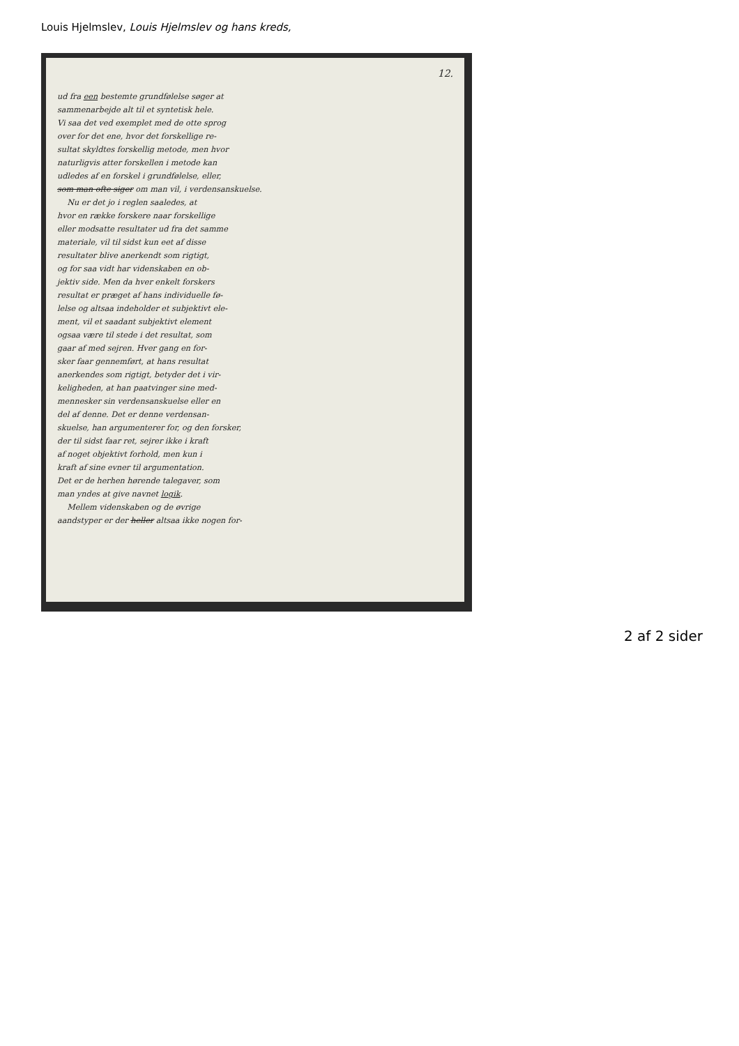Louis Hjelmslev, Louis Hjelmslev og hans kreds,
12.
ud fra een bestemte grundfølelse søger at
sammenarbejde alt til et syntetisk hele.
Vi saa det ved exemplet med de otte sprog
over for det ene, hvor det forskellige re-
sultat skyldtes forskellig metode, men hvor
naturligvis atter forskellen i metode kan
udledes af en forskel i grundfølelse, eller,
som man ofte siger om man vil, i verdensanskuelse.
Nu er det jo i reglen saaledes, at
hvor en række forskere naar forskellige
eller modsatte resultater ud fra det samme
materiale, vil til sidst kun eet af disse
resultater blive anerkendt som rigtigt,
og for saa vidt har videnskaben en ob-
jektiv side. Men da hver enkelt forskers
resultat er præget af hans individuelle fø-
lelse og altsaa indeholder et subjektivt ele-
ment, vil et saadant subjektivt element
ogsaa være til stede i det resultat, som
gaar af med sejren. Hver gang en for-
sker faar gennemført, at hans resultat
anerkendes som rigtigt, betyder det i vir-
keligheden, at han paatvinger sine med-
mennesker sin verdensanskuelse eller en
del af denne. Det er denne verdensan-
skuelse, han argumenterer for, og den forsker,
der til sidst faar ret, sejrer ikke i kraft
af noget objektivt forhold, men kun i
kraft af sine evner til argumentation.
Det er de herhen hørende talegaver, som
man yndes at give navnet logik.
Mellem videnskaben og de øvrige
aandstyper er der heller altsaa ikke nogen for-
2 af 2 sider